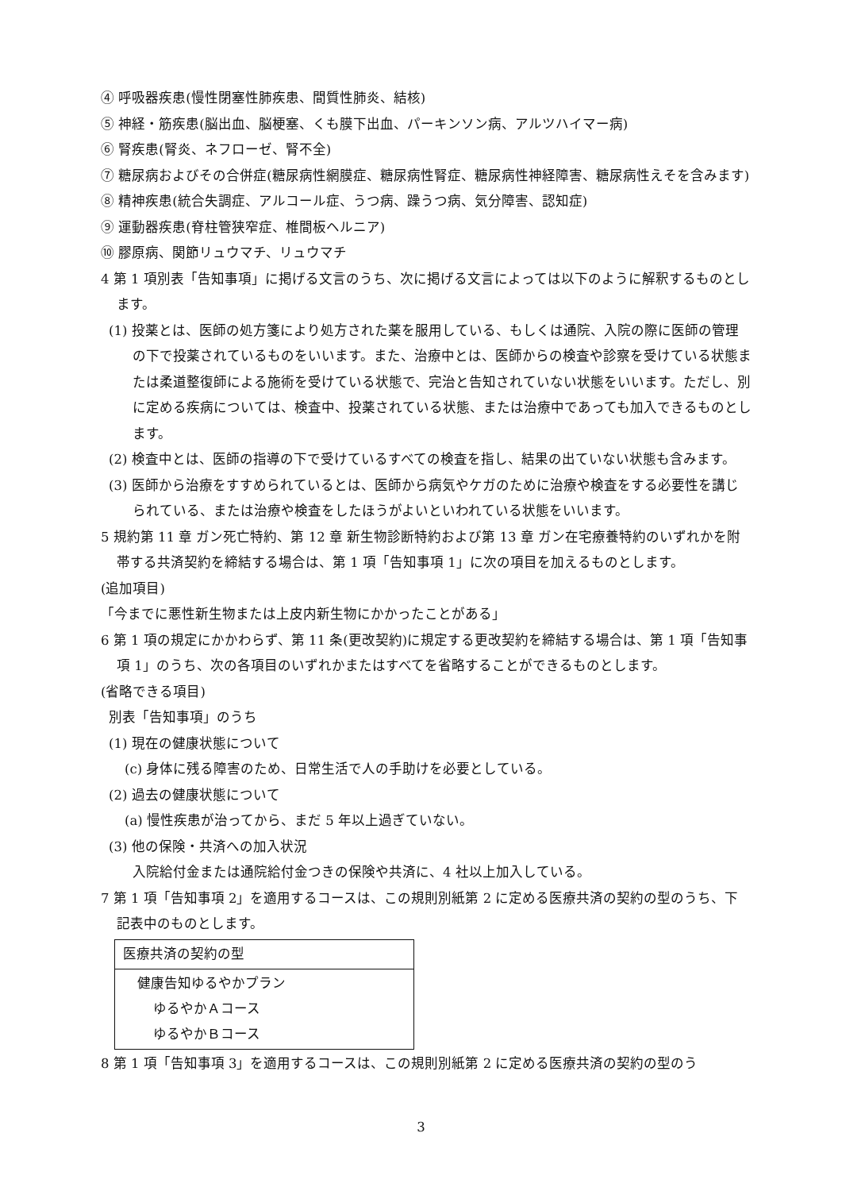④ 呼吸器疾患(慢性閉塞性肺疾患、間質性肺炎、結核)
⑤ 神経・筋疾患(脳出血、脳梗塞、くも膜下出血、パーキンソン病、アルツハイマー病)
⑥ 腎疾患(腎炎、ネフローゼ、腎不全)
⑦ 糖尿病およびその合併症(糖尿病性網膜症、糖尿病性腎症、糖尿病性神経障害、糖尿病性えそを含みます)
⑧ 精神疾患(統合失調症、アルコール症、うつ病、躁うつ病、気分障害、認知症)
⑨ 運動器疾患(脊柱管狭窄症、椎間板ヘルニア)
⑩ 膠原病、関節リュウマチ、リュウマチ
4 第 1 項別表「告知事項」に掲げる文言のうち、次に掲げる文言によっては以下のように解釈するものとします。
(1) 投薬とは、医師の処方箋により処方された薬を服用している、もしくは通院、入院の際に医師の管理の下で投薬されているものをいいます。また、治療中とは、医師からの検査や診察を受けている状態または柔道整復師による施術を受けている状態で、完治と告知されていない状態をいいます。ただし、別に定める疾病については、検査中、投薬されている状態、または治療中であっても加入できるものとします。
(2) 検査中とは、医師の指導の下で受けているすべての検査を指し、結果の出ていない状態も含みます。
(3) 医師から治療をすすめられているとは、医師から病気やケガのために治療や検査をする必要性を講じられている、または治療や検査をしたほうがよいといわれている状態をいいます。
5 規約第 11 章 ガン死亡特約、第 12 章 新生物診断特約および第 13 章 ガン在宅療養特約のいずれかを附帯する共済契約を締結する場合は、第 1 項「告知事項 1」に次の項目を加えるものとします。
(追加項目)
「今までに悪性新生物または上皮内新生物にかかったことがある」
6 第 1 項の規定にかかわらず、第 11 条(更改契約)に規定する更改契約を締結する場合は、第 1 項「告知事項 1」のうち、次の各項目のいずれかまたはすべてを省略することができるものとします。
(省略できる項目)
別表「告知事項」のうち
(1) 現在の健康状態について
(c) 身体に残る障害のため、日常生活で人の手助けを必要としている。
(2) 過去の健康状態について
(a) 慢性疾患が治ってから、まだ 5 年以上過ぎていない。
(3) 他の保険・共済への加入状況
入院給付金または通院給付金つきの保険や共済に、4 社以上加入している。
7 第 1 項「告知事項 2」を適用するコースは、この規則別紙第 2 に定める医療共済の契約の型のうち、下記表中のものとします。
| 医療共済の契約の型 |
| 健康告知ゆるやかプラン ゆるやかＡコース ゆるやかＢコース |
8 第 1 項「告知事項 3」を適用するコースは、この規則別紙第 2 に定める医療共済の契約の型のう
3